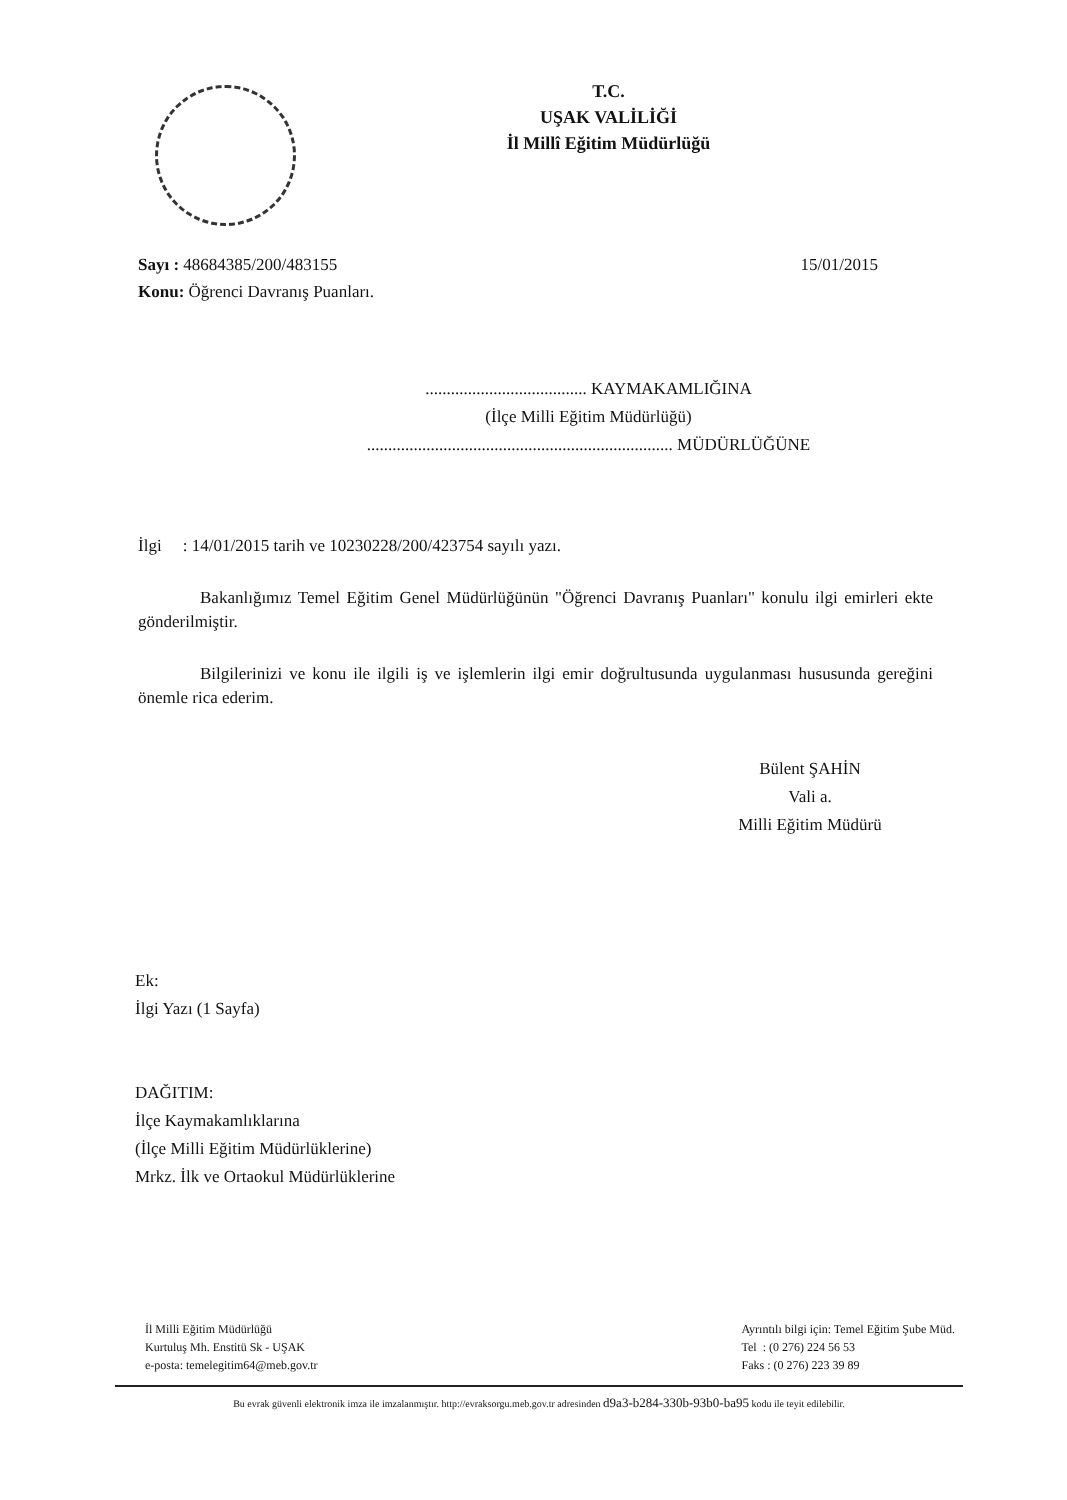T.C.
UŞAK VALİLİĞİ
İl Millî Eğitim Müdürlüğü
Sayı : 48684385/200/483155 15/01/2015
Konu: Öğrenci Davranış Puanları.
...................................... KAYMAKAMLIĞINA
(İlçe Milli Eğitim Müdürlüğü)
........................................................................ MÜDÜRLÜĞÜNE
İlgi : 14/01/2015 tarih ve 10230228/200/423754 sayılı yazı.
Bakanlığımız Temel Eğitim Genel Müdürlüğünün "Öğrenci Davranış Puanları" konulu ilgi emirleri ekte gönderilmiştir.
Bilgilerinizi ve konu ile ilgili iş ve işlemlerin ilgi emir doğrultusunda uygulanması hususunda gereğini önemle rica ederim.
Bülent ŞAHİN
Vali a.
Milli Eğitim Müdürü
Ek:
İlgi Yazı (1 Sayfa)
DAĞITIM:
İlçe Kaymakamlıklarına
(İlçe Milli Eğitim Müdürlüklerine)
Mrkz. İlk ve Ortaokul Müdürlüklerine
İl Milli Eğitim Müdürlüğü
Kurtuluş Mh. Enstitü Sk - UŞAK
e-posta: temelegitim64@meb.gov.tr
Ayrıntılı bilgi için: Temel Eğitim Şube Müd.
Tel : (0 276) 224 56 53
Faks : (0 276) 223 39 89
Bu evrak güvenli elektronik imza ile imzalanmıştır. http://evraksorgu.meb.gov.tr adresinden d9a3-b284-330b-93b0-ba95 kodu ile teyit edilebilir.